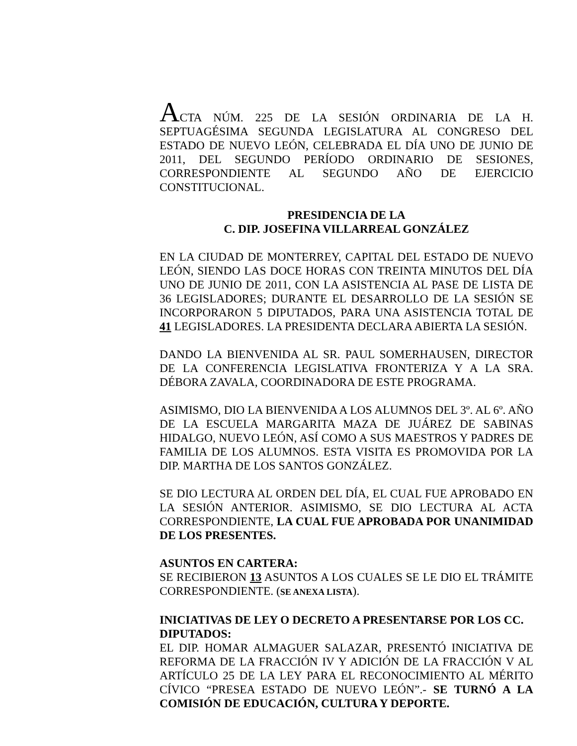ACTA NÚM. 225 DE LA SESIÓN ORDINARIA DE LA H. SEPTUAGÉSIMA SEGUNDA LEGISLATURA AL CONGRESO DEL ESTADO DE NUEVO LEÓN, CELEBRADA EL DÍA UNO DE JUNIO DE 2011, DEL SEGUNDO PERÍODO ORDINARIO DE SESIONES, CORRESPONDIENTE AL SEGUNDO AÑO DE EJERCICIO CONSTITUCIONAL.
PRESIDENCIA DE LA
C. DIP. JOSEFINA VILLARREAL GONZÁLEZ
EN LA CIUDAD DE MONTERREY, CAPITAL DEL ESTADO DE NUEVO LEÓN, SIENDO LAS DOCE HORAS CON TREINTA MINUTOS DEL DÍA UNO DE JUNIO DE 2011, CON LA ASISTENCIA AL PASE DE LISTA DE 36 LEGISLADORES; DURANTE EL DESARROLLO DE LA SESIÓN SE INCORPORARON 5 DIPUTADOS, PARA UNA ASISTENCIA TOTAL DE 41 LEGISLADORES. LA PRESIDENTA DECLARA ABIERTA LA SESIÓN.
DANDO LA BIENVENIDA AL SR. PAUL SOMERHAUSEN, DIRECTOR DE LA CONFERENCIA LEGISLATIVA FRONTERIZA Y A LA SRA. DÉBORA ZAVALA, COORDINADORA DE ESTE PROGRAMA.
ASIMISMO, DIO LA BIENVENIDA A LOS ALUMNOS DEL 3º. AL 6º. AÑO DE LA ESCUELA MARGARITA MAZA DE JUÁREZ DE SABINAS HIDALGO, NUEVO LEÓN, ASÍ COMO A SUS MAESTROS Y PADRES DE FAMILIA DE LOS ALUMNOS. ESTA VISITA ES PROMOVIDA POR LA DIP. MARTHA DE LOS SANTOS GONZÁLEZ.
SE DIO LECTURA AL ORDEN DEL DÍA, EL CUAL FUE APROBADO EN LA SESIÓN ANTERIOR. ASIMISMO, SE DIO LECTURA AL ACTA CORRESPONDIENTE, LA CUAL FUE APROBADA POR UNANIMIDAD DE LOS PRESENTES.
ASUNTOS EN CARTERA:
SE RECIBIERON 13 ASUNTOS A LOS CUALES SE LE DIO EL TRÁMITE CORRESPONDIENTE. (SE ANEXA LISTA).
INICIATIVAS DE LEY O DECRETO A PRESENTARSE POR LOS CC. DIPUTADOS:
EL DIP. HOMAR ALMAGUER SALAZAR, PRESENTÓ INICIATIVA DE REFORMA DE LA FRACCIÓN IV Y ADICIÓN DE LA FRACCIÓN V AL ARTÍCULO 25 DE LA LEY PARA EL RECONOCIMIENTO AL MÉRITO CÍVICO “PRESEA ESTADO DE NUEVO LEÓN”.- SE TURNÓ A LA COMISIÓN DE EDUCACIÓN, CULTURA Y DEPORTE.